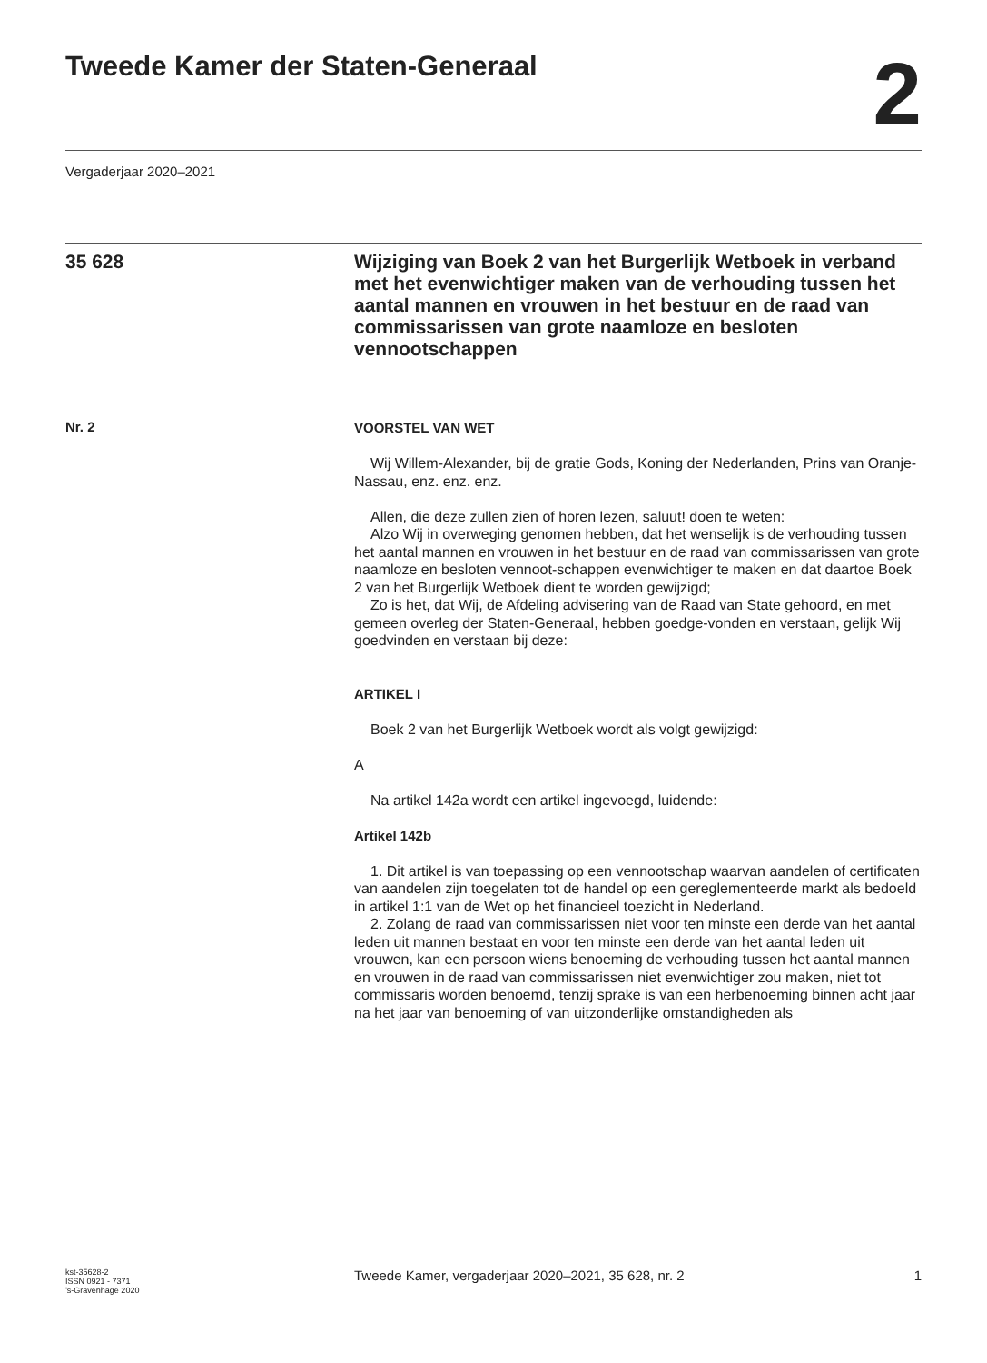Tweede Kamer der Staten-Generaal
2
Vergaderjaar 2020–2021
35 628
Wijziging van Boek 2 van het Burgerlijk Wetboek in verband met het evenwichtiger maken van de verhouding tussen het aantal mannen en vrouwen in het bestuur en de raad van commissarissen van grote naamloze en besloten vennootschappen
Nr. 2
VOORSTEL VAN WET
Wij Willem-Alexander, bij de gratie Gods, Koning der Nederlanden, Prins van Oranje-Nassau, enz. enz. enz.
Allen, die deze zullen zien of horen lezen, saluut! doen te weten:
Alzo Wij in overweging genomen hebben, dat het wenselijk is de verhouding tussen het aantal mannen en vrouwen in het bestuur en de raad van commissarissen van grote naamloze en besloten vennoot-schappen evenwichtiger te maken en dat daartoe Boek 2 van het Burgerlijk Wetboek dient te worden gewijzigd;
Zo is het, dat Wij, de Afdeling advisering van de Raad van State gehoord, en met gemeen overleg der Staten-Generaal, hebben goedge-vonden en verstaan, gelijk Wij goedvinden en verstaan bij deze:
ARTIKEL I
Boek 2 van het Burgerlijk Wetboek wordt als volgt gewijzigd:
A
Na artikel 142a wordt een artikel ingevoegd, luidende:
Artikel 142b
1. Dit artikel is van toepassing op een vennootschap waarvan aandelen of certificaten van aandelen zijn toegelaten tot de handel op een gereglementeerde markt als bedoeld in artikel 1:1 van de Wet op het financieel toezicht in Nederland.
2. Zolang de raad van commissarissen niet voor ten minste een derde van het aantal leden uit mannen bestaat en voor ten minste een derde van het aantal leden uit vrouwen, kan een persoon wiens benoeming de verhouding tussen het aantal mannen en vrouwen in de raad van commissarissen niet evenwichtiger zou maken, niet tot commissaris worden benoemd, tenzij sprake is van een herbenoeming binnen acht jaar na het jaar van benoeming of van uitzonderlijke omstandigheden als
kst-35628-2
ISSN 0921 - 7371
’s-Gravenhage 2020
Tweede Kamer, vergaderjaar 2020–2021, 35 628, nr. 2
1